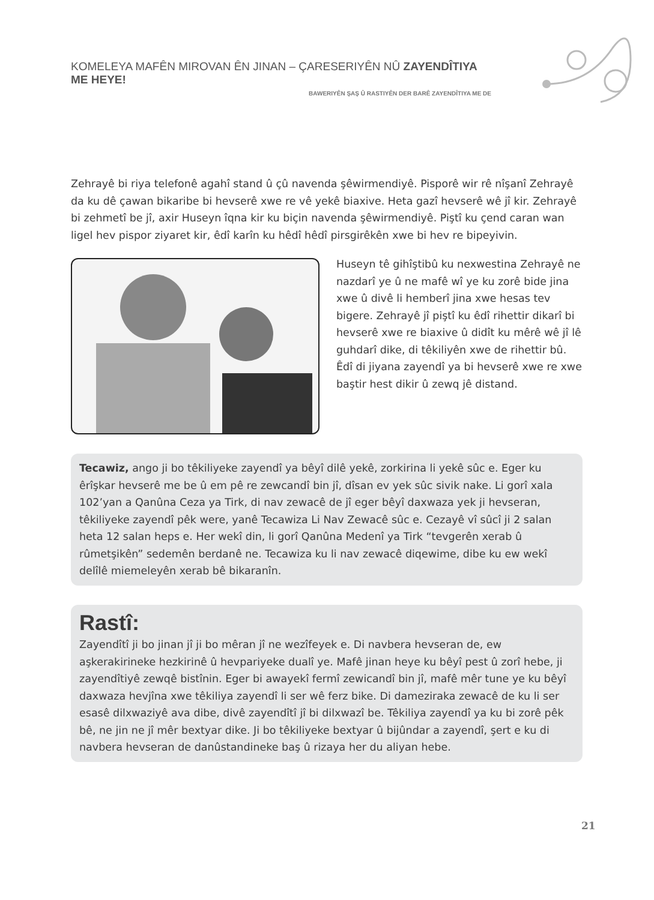KOMELEYA MAFÊN MIROVAN ÊN JINAN – ÇARESERIYÊN NÛ ZAYENDÎTIYA ME HEYE!
BAWERIYÊN ŞAŞ Û RASTIYÊN DER BARÊ ZAYENDÎTIYA ME DE
Zehrayê bi riya telefonê agahî stand û çû navenda şêwirmendiyê. Pisporê wir rê nîşanî Zehrayê da ku dê çawan bikaribe bi hevserê xwe re vê yekê biaxive. Heta gazî hevserê wê jî kir. Zehrayê bi zehmetî be jî, axir Huseyn îqna kir ku biçin navenda şêwirmendiyê. Piştî ku çend caran wan ligel hev pispor ziyaret kir, êdî karîn ku hêdî hêdî pirsgirêkên xwe bi hev re bipeyivin.
Huseyn tê gihîştibû ku nexwestina Zehrayê ne nazdarî ye û ne mafê wî ye ku zorê bide jina xwe û divê li hemberî jina xwe hesas tev bigere. Zehrayê jî piştî ku êdî rihettir dikarî bi hevserê xwe re biaxive û didît ku mêrê wê jî lê guhdarî dike, di têkiliyên xwe de rihettir bû. Êdî di jiyana zayendî ya bi hevserê xwe re xwe baştir hest dikir û zewq jê distand.
Tecawiz, ango ji bo têkiliyeke zayendî ya bêyî dilê yekê, zorkirina li yekê sûc e. Eger ku êrîşkar hevserê me be û em pê re zewcandî bin jî, dîsan ev yek sûc sivik nake. Li gorî xala 102’yan a Qanûna Ceza ya Tirk, di nav zewacê de jî eger bêyî daxwaza yek ji hevseran, têkiliyeke zayendî pêk were, yanê Tecawiza Li Nav Zewacê sûc e. Cezayê vî sûcî ji 2 salan heta 12 salan heps e. Her wekî din, li gorî Qanûna Medenî ya Tirk “tevgerên xerab û rûmetşikên” sedemên berdanê ne. Tecawiza ku li nav zewacê diqewime, dibe ku ew wekî delîlê miemeleyên xerab bê bikaranîn.
Rastî:
Zayendîtî ji bo jinan jî ji bo mêran jî ne wezîfeyek e. Di navbera hevseran de, ew aşkerakirineke hezkirinê û hevpariyeke dualî ye. Mafê jinan heye ku bêyî pest û zorî hebe, ji zayendîtiyê zewqê bistînin. Eger bi awayekî fermî zewicandî bin jî, mafê mêr tune ye ku bêyî daxwaza hevjîna xwe têkiliya zayendî li ser wê ferz bike. Di dameziraka zewacê de ku li ser esasê dilxwaziyê ava dibe, divê zayendîtî jî bi dilxwazî be. Têkiliya zayendî ya ku bi zorê pêk bê, ne jin ne jî mêr bextyar dike. Ji bo têkiliyeke bextyar û bijûndar a zayendî, şert e ku di navbera hevseran de danûstandineke baş û rizaya her du aliyan hebe.
21